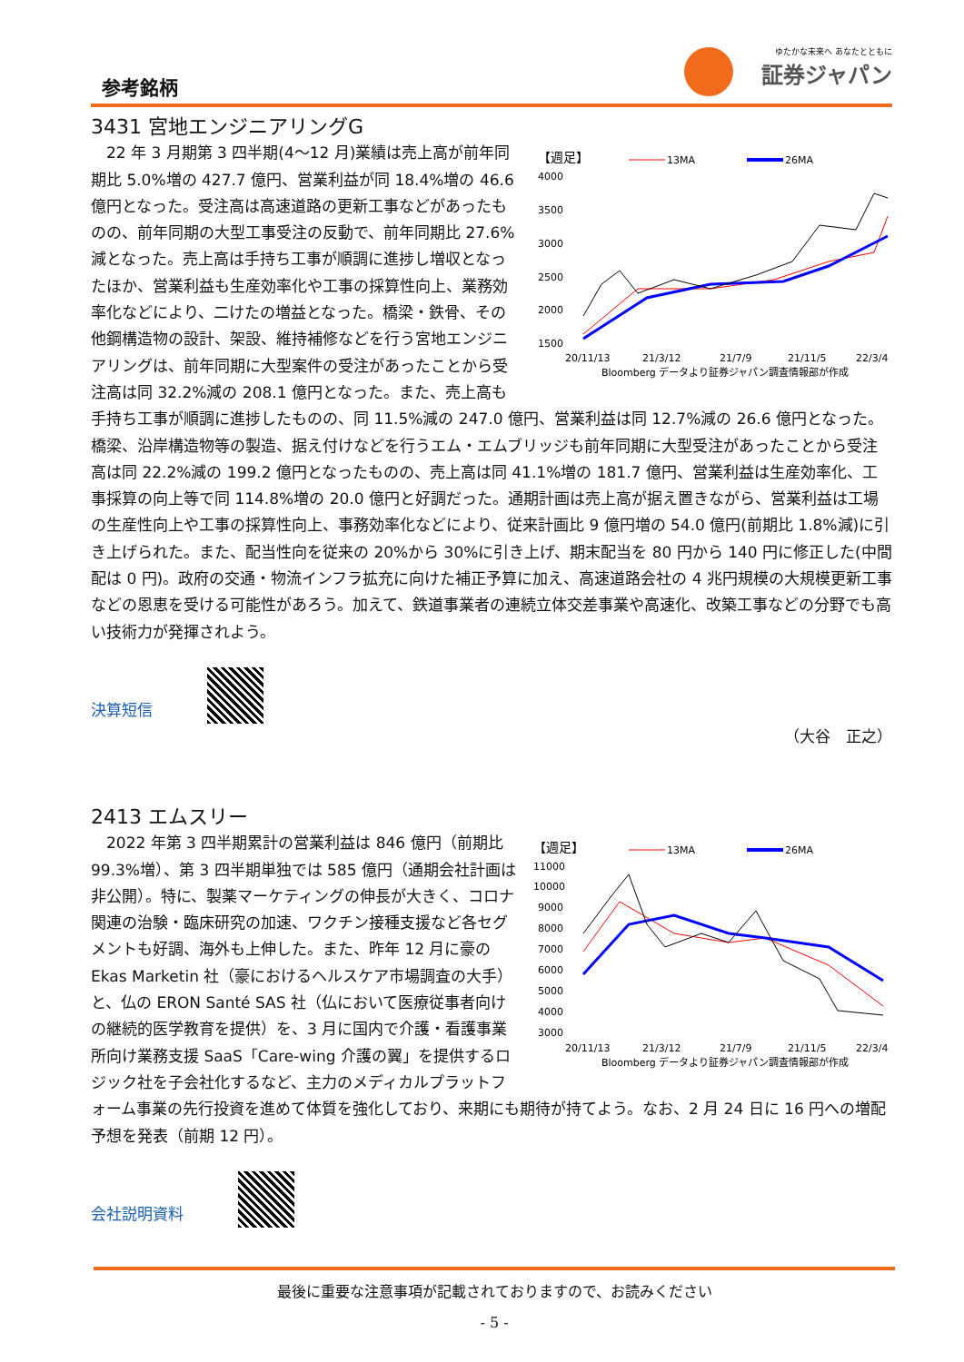参考銘柄
ゆたかな未来へ あなたとともに
証券ジャパン
3431 宮地エンジニアリングG
【週足】
13MA
26MA
4000
3500
3000
2500
2000
1500
20/11/13
21/3/12
21/7/9
21/11/5
22/3/4
Bloomberg データより証券ジャパン調査情報部が作成
22 年 3 月期第 3 四半期(4～12 月)業績は売上高が前年同期比 5.0%増の 427.7 億円、営業利益が同 18.4%増の 46.6 億円となった。受注高は高速道路の更新工事などがあったものの、前年同期の大型工事受注の反動で、前年同期比 27.6%減となった。売上高は手持ち工事が順調に進捗し増収となったほか、営業利益も生産効率化や工事の採算性向上、業務効率化などにより、二けたの増益となった。橋梁・鉄骨、その他鋼構造物の設計、架設、維持補修などを行う宮地エンジニアリングは、前年同期に大型案件の受注があったことから受注高は同 32.2%減の 208.1 億円となった。また、売上高も手持ち工事が順調に進捗したものの、同 11.5%減の 247.0 億円、営業利益は同 12.7%減の 26.6 億円となった。橋梁、沿岸構造物等の製造、据え付けなどを行うエム・エムブリッジも前年同期に大型受注があったことから受注高は同 22.2%減の 199.2 億円となったものの、売上高は同 41.1%増の 181.7 億円、営業利益は生産効率化、工事採算の向上等で同 114.8%増の 20.0 億円と好調だった。通期計画は売上高が据え置きながら、営業利益は工場の生産性向上や工事の採算性向上、事務効率化などにより、従来計画比 9 億円増の 54.0 億円(前期比 1.8%減)に引き上げられた。また、配当性向を従来の 20%から 30%に引き上げ、期末配当を 80 円から 140 円に修正した(中間配は 0 円)。政府の交通・物流インフラ拡充に向けた補正予算に加え、高速道路会社の 4 兆円規模の大規模更新工事などの恩恵を受ける可能性があろう。加えて、鉄道事業者の連続立体交差事業や高速化、改築工事などの分野でも高い技術力が発揮されよう。
決算短信
（大谷　正之）
2413 エムスリー
【週足】
13MA
26MA
11000
10000
9000
8000
7000
6000
5000
4000
3000
20/11/13
21/3/12
21/7/9
21/11/5
22/3/4
Bloomberg データより証券ジャパン調査情報部が作成
2022 年第 3 四半期累計の営業利益は 846 億円（前期比 99.3%増）、第 3 四半期単独では 585 億円（通期会社計画は非公開）。特に、製薬マーケティングの伸長が大きく、コロナ関連の治験・臨床研究の加速、ワクチン接種支援など各セグメントも好調、海外も上伸した。また、昨年 12 月に豪の Ekas Marketin 社（豪におけるヘルスケア市場調査の大手）と、仏の ERON Santé SAS 社（仏において医療従事者向けの継続的医学教育を提供）を、3 月に国内で介護・看護事業所向け業務支援 SaaS「Care-wing 介護の翼」を提供するロジック社を子会社化するなど、主力のメディカルプラットフォーム事業の先行投資を進めて体質を強化しており、来期にも期待が持てよう。なお、2 月 24 日に 16 円への増配予想を発表（前期 12 円）。
会社説明資料
最後に重要な注意事項が記載されておりますので、お読みください
- 5 -